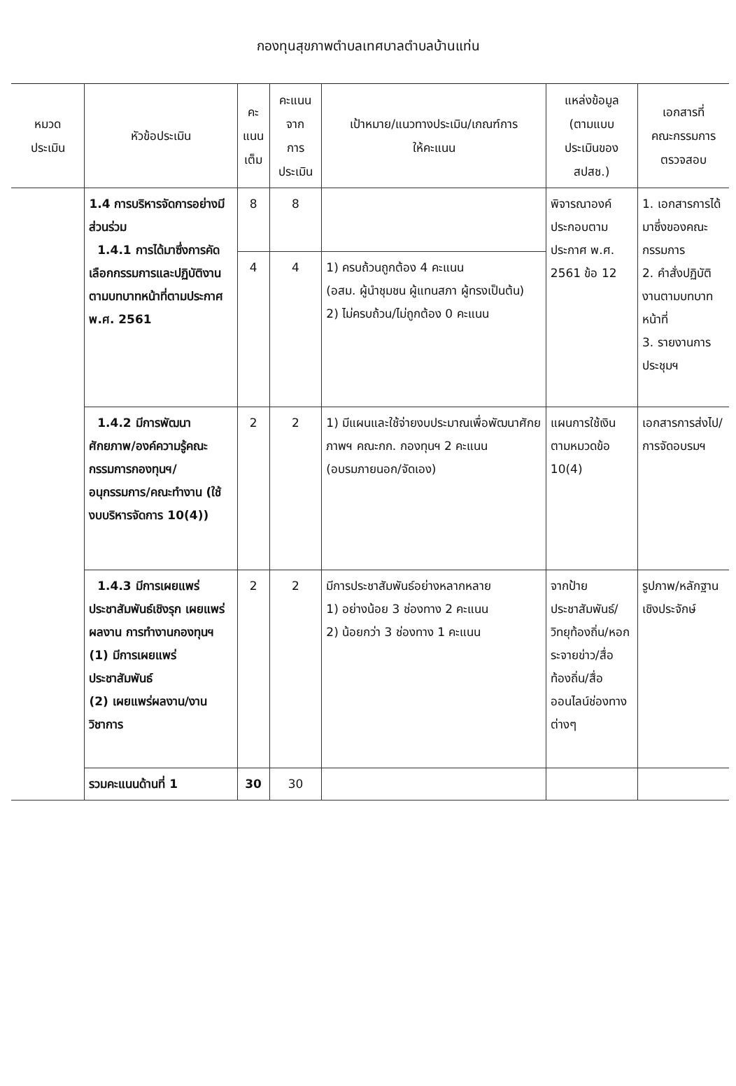กองทุนสุขภาพตำบลเทศบาลตำบลบ้านแท่น
| หมวด ประเมิน | หัวข้อประเมิน | คะ แนน เต็ม | คะแนน จาก การ ประเมิน | เป้าหมาย/แนวทางประเมิน/เกณฑ์การ ให้คะแนน | แหล่งข้อมูล (ตามแบบ ประเมินของ สปสช.) | เอกสารที่ คณะกรรมการ ตรวจสอบ |
| --- | --- | --- | --- | --- | --- | --- |
| | 1.4 การบริหารจัดการอย่างมีส่วนร่วม 1.4.1 การได้มาซึ่งการคัดเลือกกรรมการและปฏิบัติงานตามบทบาทหน้าที่ตามประกาศ พ.ศ. 2561 | 8 | 8 | | พิจารณาองค์ประกอบตามประกาศ พ.ศ. 2561 ข้อ 12 | 1. เอกสารการได้มาซึ่งของคณะกรรมการ 2. คำสั่งปฏิบัติงานตามบทบาทหน้าที่ 3. รายงานการประชุมฯ |
| | | 4 | 4 | 1) ครบถ้วนถูกต้อง 4 คะแนน (อสม. ผู้นำชุมชน ผู้แทนสภา ผู้ทรงเป็นต้น) 2) ไม่ครบถ้วน/ไม่ถูกต้อง 0 คะแนน | | |
| | 1.4.2 มีการพัฒนาศักยภาพ/องค์ความรู้คณะกรรมการกองทุนฯ/อนุกรรมการ/คณะทำงาน (ใช้งบบริหารจัดการ 10(4)) | 2 | 2 | 1) มีแผนและใช้จ่ายงบประมาณเพื่อพัฒนาศักยภาพฯ คณะกก. กองทุนฯ 2 คะแนน (อบรมภายนอก/จัดเอง) | แผนการใช้เงินตามหมวดข้อ 10(4) | เอกสารการส่งไป/การจัดอบรมฯ |
| | 1.4.3 มีการเผยแพร่ประชาสัมพันธ์เชิงรุก เผยแพร่ผลงาน การทำงานกองทุนฯ (1) มีการเผยแพร่ประชาสัมพันธ์ (2) เผยแพร่ผลงาน/งานวิชาการ | 2 | 2 | มีการประชาสัมพันธ์อย่างหลากหลาย 1) อย่างน้อย 3 ช่องทาง 2 คะแนน 2) น้อยกว่า 3 ช่องทาง 1 คะแนน | จากป้ายประชาสัมพันธ์/วิทยุท้องถิ่น/หอกระจายข่าว/สื่อท้องถิ่น/สื่อออนไลน์ช่องทางต่างๆ | รูปภาพ/หลักฐานเชิงประจักษ์ |
| | รวมคะแนนด้านที่ 1 | 30 | 30 | | | |